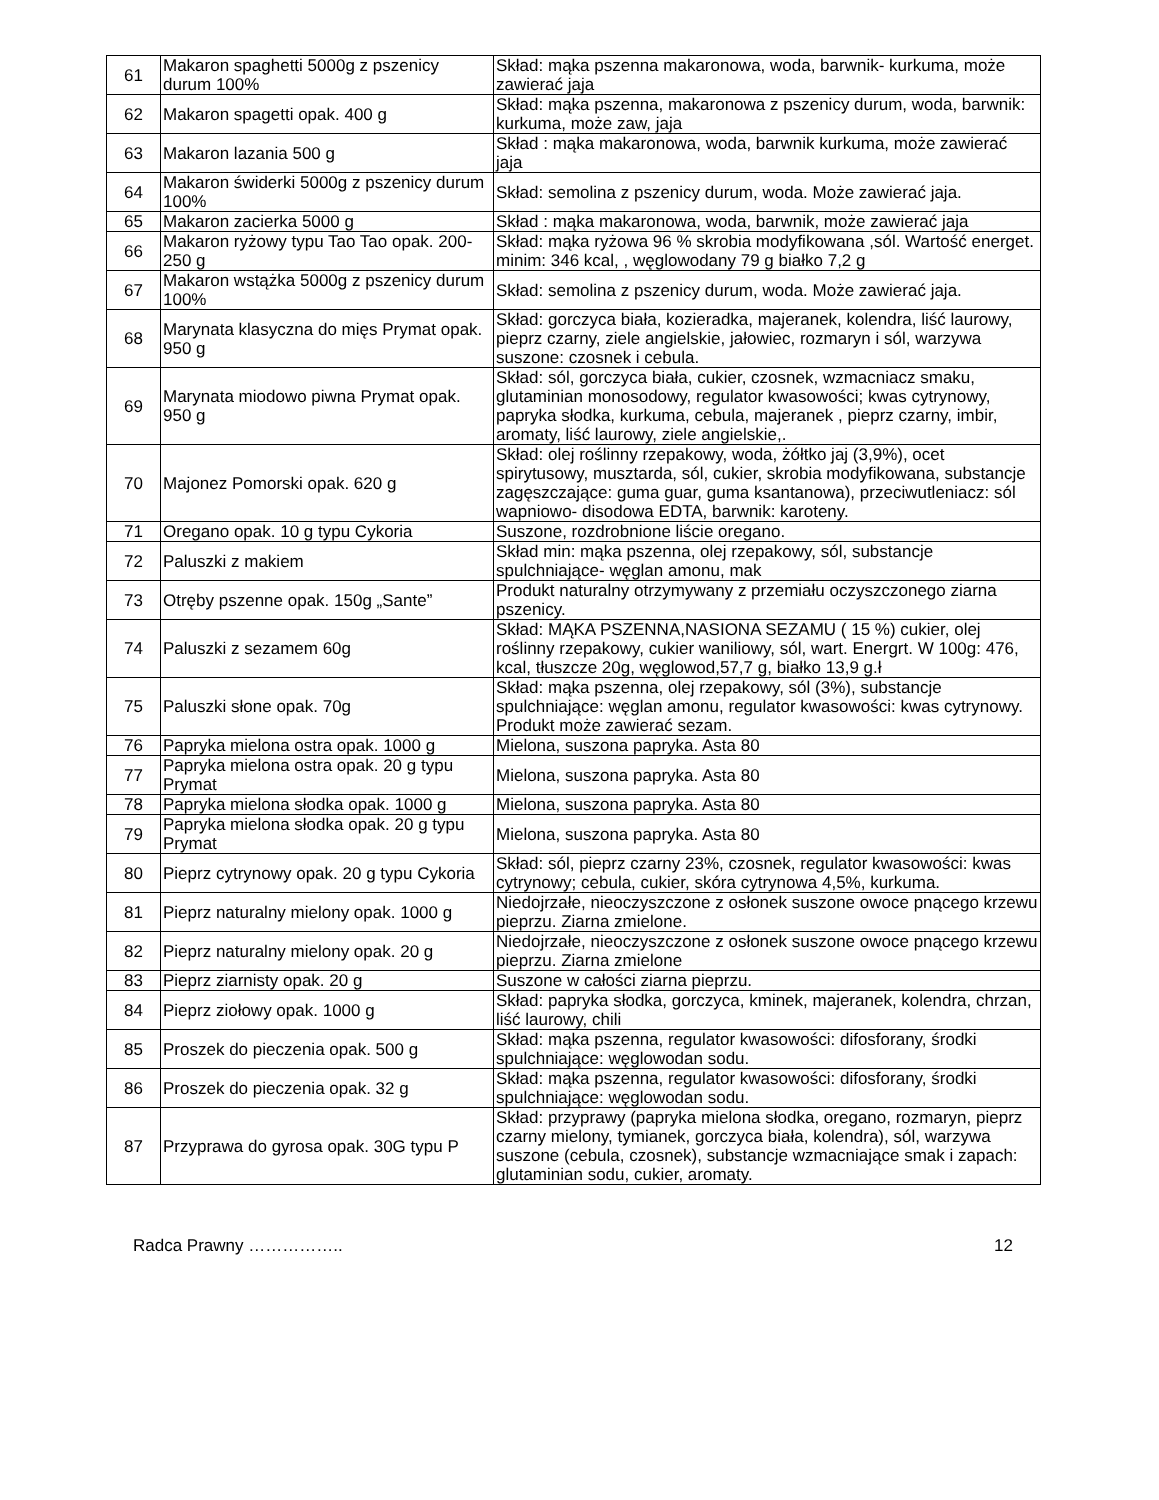| 61 | Makaron spaghetti 5000g z pszenicy durum 100% | Skład: mąka pszenna makaronowa, woda, barwnik- kurkuma, może zawierać jaja |
| 62 | Makaron spagetti opak. 400 g | Skład: mąka pszenna, makaronowa z pszenicy durum, woda, barwnik: kurkuma, może zaw, jaja |
| 63 | Makaron lazania 500 g | Skład : mąka makaronowa, woda, barwnik kurkuma, może zawierać jaja |
| 64 | Makaron świderki 5000g z pszenicy durum 100% | Skład: semolina z pszenicy durum, woda. Może zawierać jaja. |
| 65 | Makaron zacierka 5000 g | Skład : mąka makaronowa, woda, barwnik, może zawierać jaja |
| 66 | Makaron ryżowy typu Tao Tao opak. 200- 250 g | Skład: mąka ryżowa 96 % skrobia modyfikowana ,sól. Wartość energet. minim: 346 kcal, , węglowodany 79 g białko 7,2 g |
| 67 | Makaron wstążka 5000g z pszenicy durum 100% | Skład: semolina z pszenicy durum, woda. Może zawierać jaja. |
| 68 | Marynata klasyczna do mięs Prymat opak. 950 g | Skład: gorczyca biała, kozieradka, majeranek, kolendra, liść laurowy, pieprz czarny, ziele angielskie, jałowiec, rozmaryn i sól, warzywa suszone: czosnek i cebula. |
| 69 | Marynata miodowo piwna Prymat opak. 950 g | Skład: sól, gorczyca biała, cukier, czosnek, wzmacniacz smaku, glutaminian monosodowy, regulator kwasowości; kwas cytrynowy, papryka słodka, kurkuma, cebula, majeranek , pieprz czarny, imbir, aromaty, liść laurowy, ziele angielskie,. |
| 70 | Majonez Pomorski opak. 620 g | Skład: olej roślinny rzepakowy, woda, żółtko jaj (3,9%), ocet spirytusowy, musztarda, sól, cukier, skrobia modyfikowana, substancje zagęszczające: guma guar, guma ksantanowa), przeciwutleniacz: sól wapniowo- disodowa EDTA, barwnik: karoteny. |
| 71 | Oregano opak. 10 g typu Cykoria | Suszone, rozdrobnione liście oregano. |
| 72 | Paluszki z makiem | Skład min: mąka pszenna, olej rzepakowy, sól, substancje spulchniające- węglan amonu, mak |
| 73 | Otręby pszenne opak. 150g „Sante” | Produkt naturalny otrzymywany z przemiału oczyszczonego ziarna pszenicy. |
| 74 | Paluszki z sezamem 60g | Skład: MĄKA PSZENNA,NASIONA SEZAMU ( 15 %) cukier, olej roślinny rzepakowy, cukier waniliowy, sól, wart. Energrt. W 100g: 476, kcal, tłuszcze 20g, węglowod,57,7 g, białko 13,9 g.ł |
| 75 | Paluszki słone opak. 70g | Skład: mąka pszenna, olej rzepakowy, sól (3%), substancje spulchniające: węglan amonu, regulator kwasowości: kwas cytrynowy. Produkt może zawierać sezam. |
| 76 | Papryka mielona ostra opak. 1000 g | Mielona, suszona papryka. Asta 80 |
| 77 | Papryka mielona ostra opak. 20 g typu Prymat | Mielona, suszona papryka. Asta 80 |
| 78 | Papryka mielona słodka opak. 1000 g | Mielona, suszona papryka. Asta 80 |
| 79 | Papryka mielona słodka opak. 20 g typu Prymat | Mielona, suszona papryka. Asta 80 |
| 80 | Pieprz cytrynowy opak. 20 g typu Cykoria | Skład: sól, pieprz czarny 23%, czosnek, regulator kwasowości: kwas cytrynowy; cebula, cukier, skóra cytrynowa 4,5%, kurkuma. |
| 81 | Pieprz naturalny mielony opak. 1000 g | Niedojrzałe, nieoczyszczone z osłonek suszone owoce pnącego krzewu pieprzu. Ziarna zmielone. |
| 82 | Pieprz naturalny mielony opak. 20 g | Niedojrzałe, nieoczyszczone z osłonek suszone owoce pnącego krzewu pieprzu. Ziarna zmielone |
| 83 | Pieprz ziarnisty opak. 20 g | Suszone w całości ziarna pieprzu. |
| 84 | Pieprz ziołowy opak. 1000 g | Skład: papryka słodka, gorczyca, kminek, majeranek, kolendra, chrzan, liść laurowy, chili |
| 85 | Proszek do pieczenia opak. 500 g | Skład: mąka pszenna, regulator kwasowości: difosforany, środki spulchniające: węglowodan sodu. |
| 86 | Proszek do pieczenia opak. 32 g | Skład: mąka pszenna, regulator kwasowości: difosforany, środki spulchniające: węglowodan sodu. |
| 87 | Przyprawa do gyrosa opak. 30G typu P | Skład: przyprawy (papryka mielona słodka, oregano, rozmaryn, pieprz czarny mielony, tymianek, gorczyca biała, kolendra), sól, warzywa suszone (cebula, czosnek), substancje wzmacniające smak i zapach: glutaminian sodu, cukier, aromaty. |
Radca Prawny …………….. 12